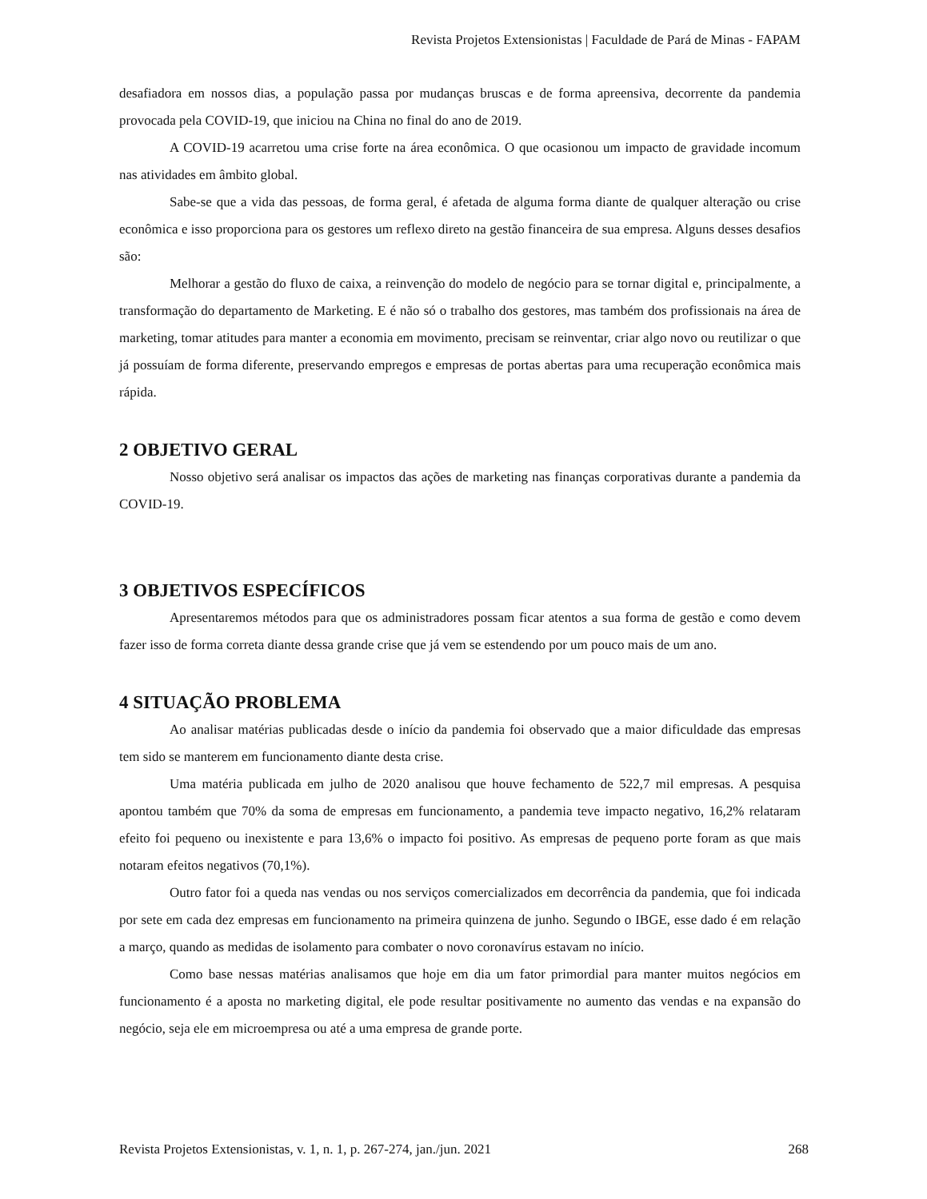Revista Projetos Extensionistas | Faculdade de Pará de Minas - FAPAM
desafiadora em nossos dias, a população passa por mudanças bruscas e de forma apreensiva, decorrente da pandemia provocada pela COVID-19, que iniciou na China no final do ano de 2019.
A COVID-19 acarretou uma crise forte na área econômica. O que ocasionou um impacto de gravidade incomum nas atividades em âmbito global.
Sabe-se que a vida das pessoas, de forma geral, é afetada de alguma forma diante de qualquer alteração ou crise econômica e isso proporciona para os gestores um reflexo direto na gestão financeira de sua empresa. Alguns desses desafios são:
Melhorar a gestão do fluxo de caixa, a reinvenção do modelo de negócio para se tornar digital e, principalmente, a transformação do departamento de Marketing. E é não só o trabalho dos gestores, mas também dos profissionais na área de marketing, tomar atitudes para manter a economia em movimento, precisam se reinventar, criar algo novo ou reutilizar o que já possuíam de forma diferente, preservando empregos e empresas de portas abertas para uma recuperação econômica mais rápida.
2 OBJETIVO GERAL
Nosso objetivo será analisar os impactos das ações de marketing nas finanças corporativas durante a pandemia da COVID-19.
3 OBJETIVOS ESPECÍFICOS
Apresentaremos métodos para que os administradores possam ficar atentos a sua forma de gestão e como devem fazer isso de forma correta diante dessa grande crise que já vem se estendendo por um pouco mais de um ano.
4 SITUAÇÃO PROBLEMA
Ao analisar matérias publicadas desde o início da pandemia foi observado que a maior dificuldade das empresas tem sido se manterem em funcionamento diante desta crise.
Uma matéria publicada em julho de 2020 analisou que houve fechamento de 522,7 mil empresas. A pesquisa apontou também que 70% da soma de empresas em funcionamento, a pandemia teve impacto negativo, 16,2% relataram efeito foi pequeno ou inexistente e para 13,6% o impacto foi positivo. As empresas de pequeno porte foram as que mais notaram efeitos negativos (70,1%).
Outro fator foi a queda nas vendas ou nos serviços comercializados em decorrência da pandemia, que foi indicada por sete em cada dez empresas em funcionamento na primeira quinzena de junho. Segundo o IBGE, esse dado é em relação a março, quando as medidas de isolamento para combater o novo coronavírus estavam no início.
Como base nessas matérias analisamos que hoje em dia um fator primordial para manter muitos negócios em funcionamento é a aposta no marketing digital, ele pode resultar positivamente no aumento das vendas e na expansão do negócio, seja ele em microempresa ou até a uma empresa de grande porte.
Revista Projetos Extensionistas, v. 1, n. 1, p. 267-274, jan./jun. 2021 268